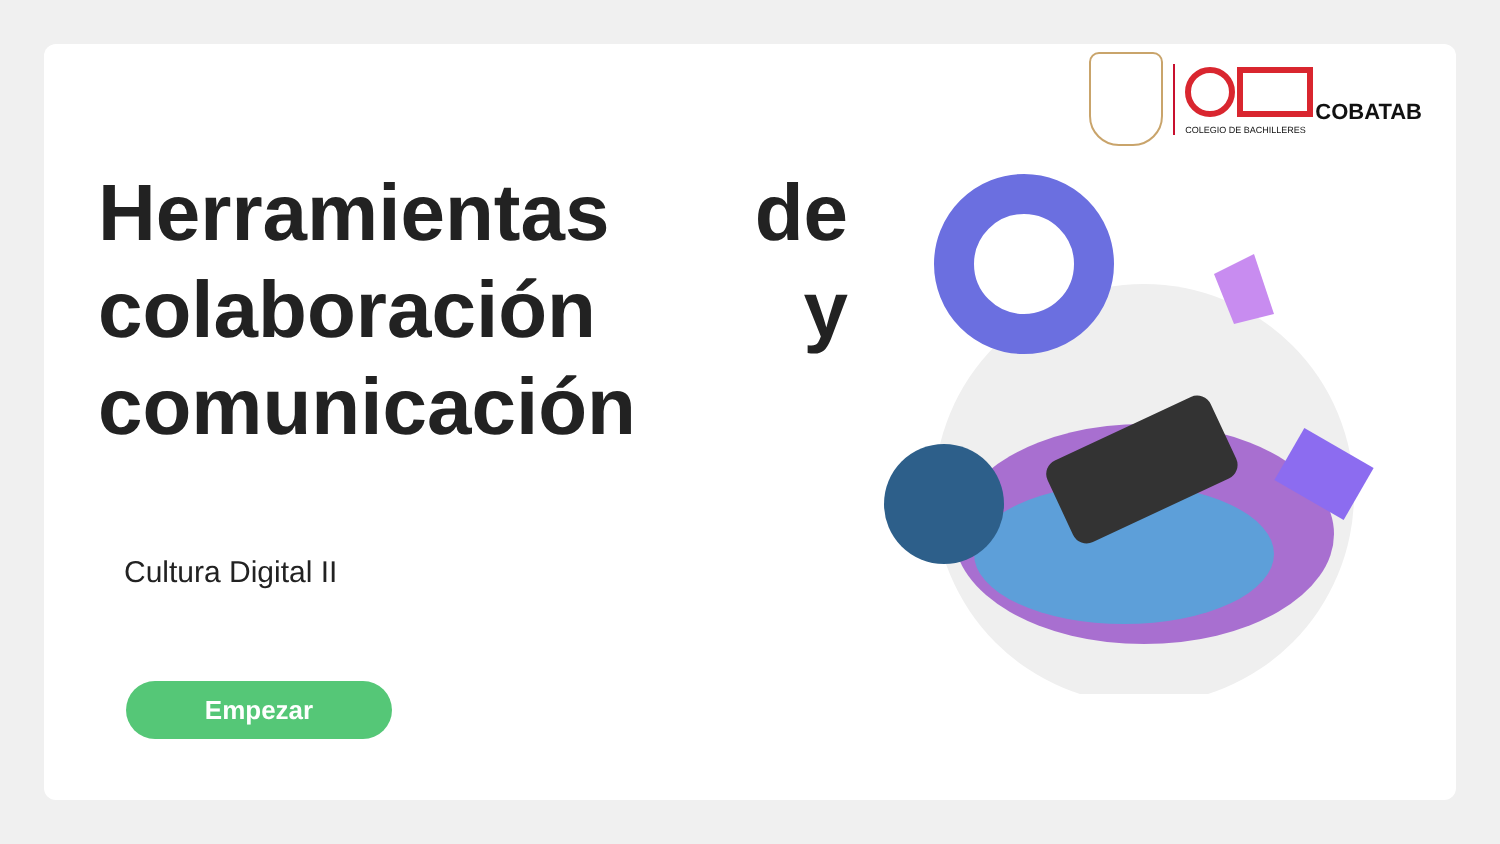COBATAB
COLEGIO DE BACHILLERES
Herramientas de colaboración y comunicación
Cultura Digital II
Empezar